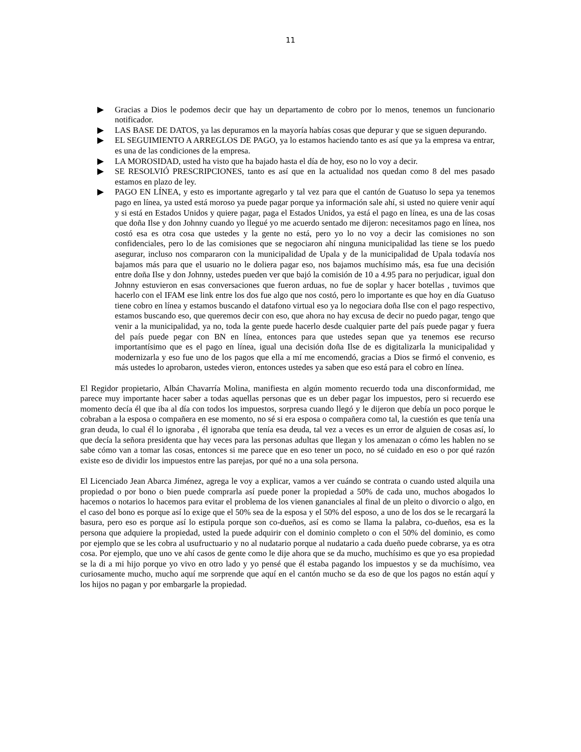11
▶ Gracias a Dios le podemos decir que hay un departamento de cobro por lo menos, tenemos un funcionario notificador.
▶ LAS BASE DE DATOS, ya las depuramos en la mayoría habías cosas que depurar y que se siguen depurando.
▶ EL SEGUIMIENTO A ARREGLOS DE PAGO, ya lo estamos haciendo tanto es así que ya la empresa va entrar, es una de las condiciones de la empresa.
▶ LA MOROSIDAD, usted ha visto que ha bajado hasta el día de hoy, eso no lo voy a decir.
▶ SE RESOLVIÓ PRESCRIPCIONES, tanto es así que en la actualidad nos quedan como 8 del mes pasado estamos en plazo de ley.
▶ PAGO EN LÍNEA, y esto es importante agregarlo y tal vez para que el cantón de Guatuso lo sepa ya tenemos pago en línea, ya usted está moroso ya puede pagar porque ya información sale ahí, si usted no quiere venir aquí y si está en Estados Unidos y quiere pagar, paga el Estados Unidos, ya está el pago en línea, es una de las cosas que doña Ilse y don Johnny cuando yo llegué yo me acuerdo sentado me dijeron: necesitamos pago en línea, nos costó esa es otra cosa que ustedes y la gente no está, pero yo lo no voy a decir las comisiones no son confidenciales, pero lo de las comisiones que se negociaron ahí ninguna municipalidad las tiene se los puedo asegurar, incluso nos compararon con la municipalidad de Upala y de la municipalidad de Upala todavía nos bajamos más para que el usuario no le doliera pagar eso, nos bajamos muchísimo más, esa fue una decisión entre doña Ilse y don Johnny, ustedes pueden ver que bajó la comisión de 10 a 4.95 para no perjudicar, igual don Johnny estuvieron en esas conversaciones que fueron arduas, no fue de soplar y hacer botellas , tuvimos que hacerlo con el IFAM ese link entre los dos fue algo que nos costó, pero lo importante es que hoy en día Guatuso tiene cobro en línea y estamos buscando el datafono virtual eso ya lo negociara doña Ilse con el pago respectivo, estamos buscando eso, que queremos decir con eso, que ahora no hay excusa de decir no puedo pagar, tengo que venir a la municipalidad, ya no, toda la gente puede hacerlo desde cualquier parte del país puede pagar y fuera del país puede pegar con BN en línea, entonces para que ustedes sepan que ya tenemos ese recurso importantísimo que es el pago en línea, igual una decisión doña Ilse de es digitalizarla la municipalidad y modernizarla y eso fue uno de los pagos que ella a mí me encomendó, gracias a Dios se firmó el convenio, es más ustedes lo aprobaron, ustedes vieron, entonces ustedes ya saben que eso está para el cobro en línea.
El Regidor propietario, Albán Chavarría Molina, manifiesta en algún momento recuerdo toda una disconformidad, me parece muy importante hacer saber a todas aquellas personas que es un deber pagar los impuestos, pero si recuerdo ese momento decía él que iba al día con todos los impuestos, sorpresa cuando llegó y le dijeron que debía un poco porque le cobraban a la esposa o compañera en ese momento, no sé si era esposa o compañera como tal, la cuestión es que tenía una gran deuda, lo cual él lo ignoraba , él ignoraba que tenía esa deuda, tal vez a veces es un error de alguien de cosas así, lo que decía la señora presidenta que hay veces para las personas adultas que llegan y los amenazan o cómo les hablen no se sabe cómo van a tomar las cosas, entonces si me parece que en eso tener un poco, no sé cuidado en eso o por qué razón existe eso de dividir los impuestos entre las parejas, por qué no a una sola persona.
El Licenciado Jean Abarca Jiménez, agrega le voy a explicar, vamos a ver cuándo se contrata o cuando usted alquila una propiedad o por bono o bien puede comprarla así puede poner la propiedad a 50% de cada uno, muchos abogados lo hacemos o notarios lo hacemos para evitar el problema de los vienen gananciales al final de un pleito o divorcio o algo, en el caso del bono es porque así lo exige que el 50% sea de la esposa y el 50% del esposo, a uno de los dos se le recargará la basura, pero eso es porque así lo estipula porque son co-dueños, así es como se llama la palabra, co-dueños, esa es la persona que adquiere la propiedad, usted la puede adquirir con el dominio completo o con el 50% del dominio, es como por ejemplo que se les cobra al usufructuario y no al nudatario porque al nudatario a cada dueño puede cobrarse, ya es otra cosa. Por ejemplo, que uno ve ahí casos de gente como le dije ahora que se da mucho, muchísimo es que yo esa propiedad se la di a mi hijo porque yo vivo en otro lado y yo pensé que él estaba pagando los impuestos y se da muchísimo, vea curiosamente mucho, mucho aquí me sorprende que aquí en el cantón mucho se da eso de que los pagos no están aquí y los hijos no pagan y por embargarle la propiedad.